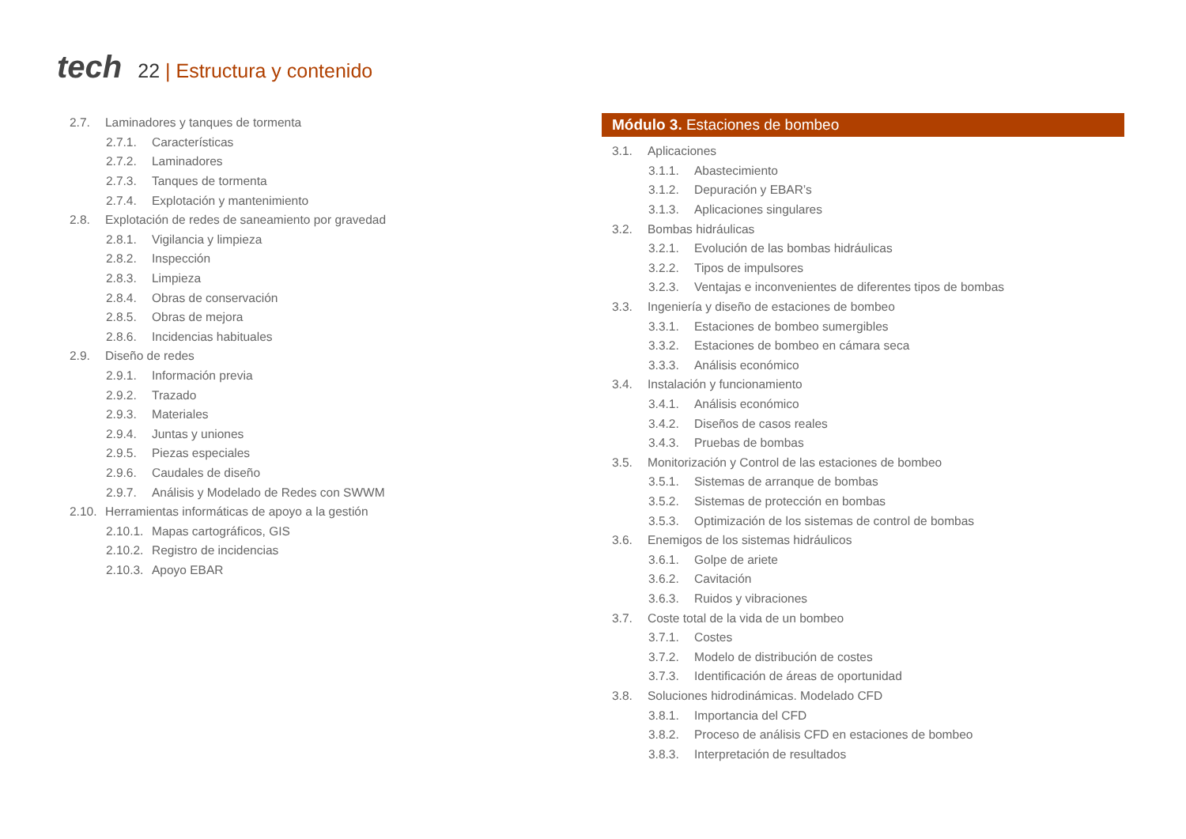tech
22 | Estructura y contenido
2.7. Laminadores y tanques de tormenta
2.7.1. Características
2.7.2. Laminadores
2.7.3. Tanques de tormenta
2.7.4. Explotación y mantenimiento
2.8. Explotación de redes de saneamiento por gravedad
2.8.1. Vigilancia y limpieza
2.8.2. Inspección
2.8.3. Limpieza
2.8.4. Obras de conservación
2.8.5. Obras de mejora
2.8.6. Incidencias habituales
2.9. Diseño de redes
2.9.1. Información previa
2.9.2. Trazado
2.9.3. Materiales
2.9.4. Juntas y uniones
2.9.5. Piezas especiales
2.9.6. Caudales de diseño
2.9.7. Análisis y Modelado de Redes con SWWM
2.10. Herramientas informáticas de apoyo a la gestión
2.10.1. Mapas cartográficos, GIS
2.10.2. Registro de incidencias
2.10.3. Apoyo EBAR
Módulo 3. Estaciones de bombeo
3.1. Aplicaciones
3.1.1. Abastecimiento
3.1.2. Depuración y EBAR’s
3.1.3. Aplicaciones singulares
3.2. Bombas hidráulicas
3.2.1. Evolución de las bombas hidráulicas
3.2.2. Tipos de impulsores
3.2.3. Ventajas e inconvenientes de diferentes tipos de bombas
3.3. Ingeniería y diseño de estaciones de bombeo
3.3.1. Estaciones de bombeo sumergibles
3.3.2. Estaciones de bombeo en cámara seca
3.3.3. Análisis económico
3.4. Instalación y funcionamiento
3.4.1. Análisis económico
3.4.2. Diseños de casos reales
3.4.3. Pruebas de bombas
3.5. Monitorización y Control de las estaciones de bombeo
3.5.1. Sistemas de arranque de bombas
3.5.2. Sistemas de protección en bombas
3.5.3. Optimización de los sistemas de control de bombas
3.6. Enemigos de los sistemas hidráulicos
3.6.1. Golpe de ariete
3.6.2. Cavitación
3.6.3. Ruidos y vibraciones
3.7. Coste total de la vida de un bombeo
3.7.1. Costes
3.7.2. Modelo de distribución de costes
3.7.3. Identificación de áreas de oportunidad
3.8. Soluciones hidrodinámicas. Modelado CFD
3.8.1. Importancia del CFD
3.8.2. Proceso de análisis CFD en estaciones de bombeo
3.8.3. Interpretación de resultados